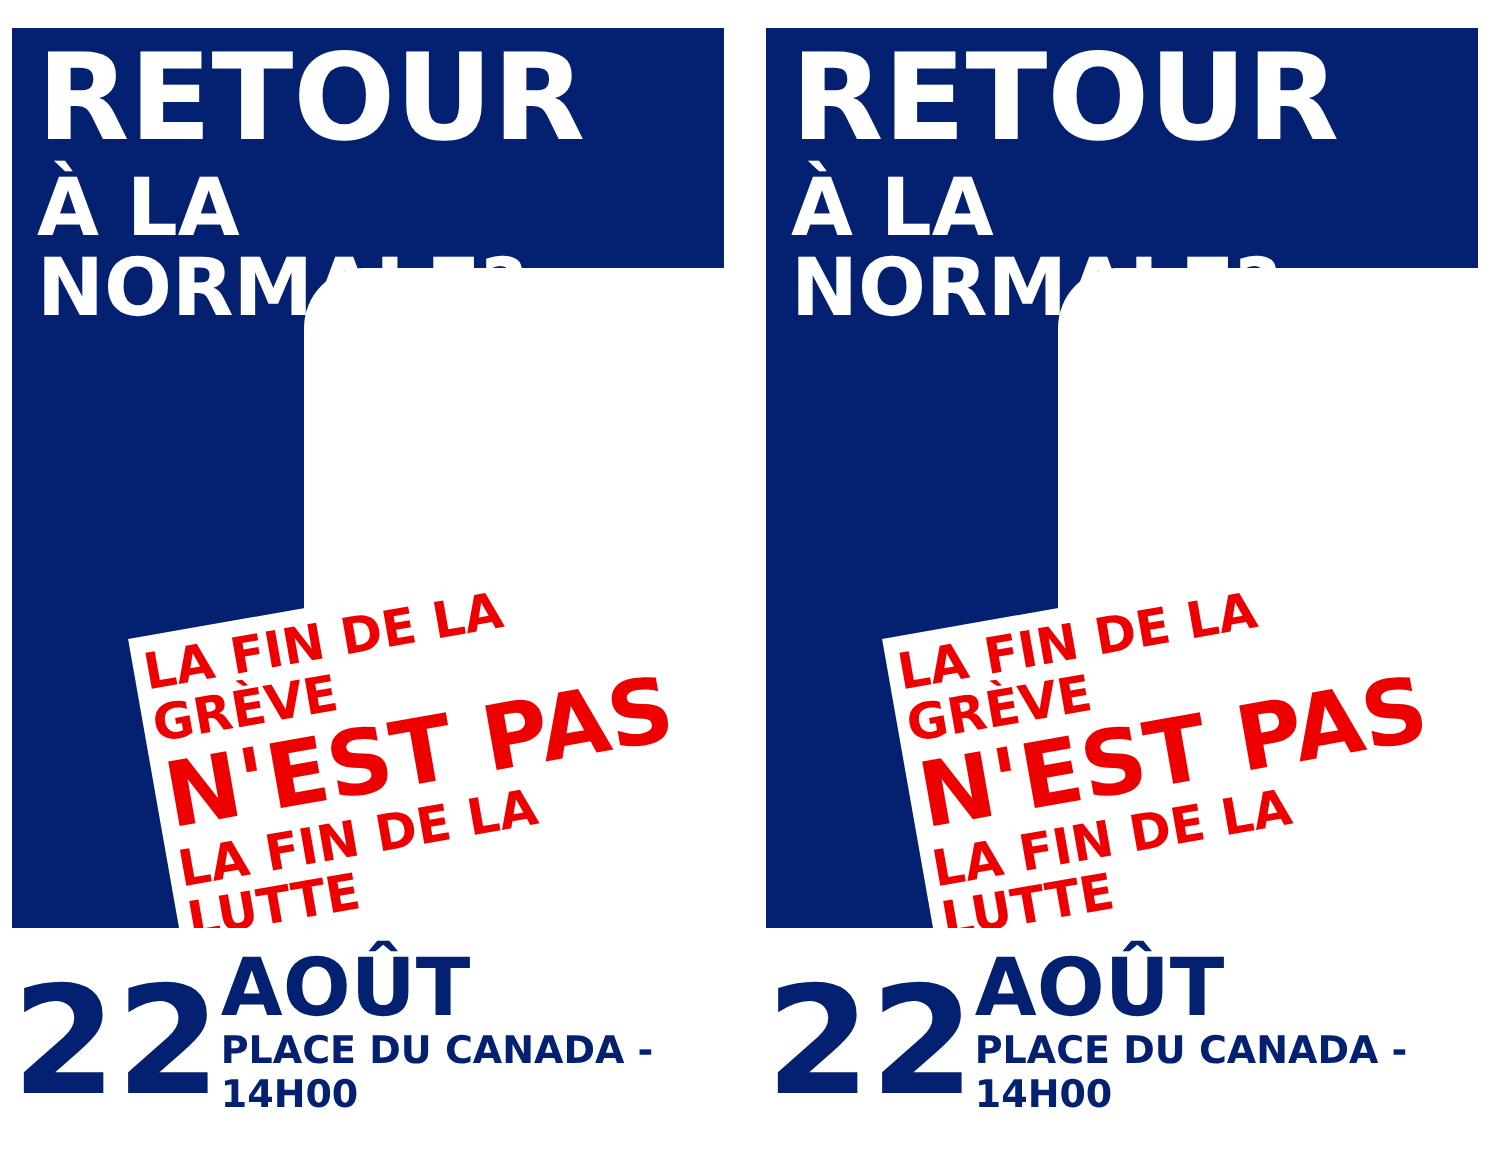RETOUR
À LA NORMALE?
LA FIN DE LA GRÈVE
N'EST PAS
LA FIN DE LA LUTTE
22
AOÛT
PLACE DU CANADA - 14H00
RETOUR
À LA NORMALE?
LA FIN DE LA GRÈVE
N'EST PAS
LA FIN DE LA LUTTE
22
AOÛT
PLACE DU CANADA - 14H00